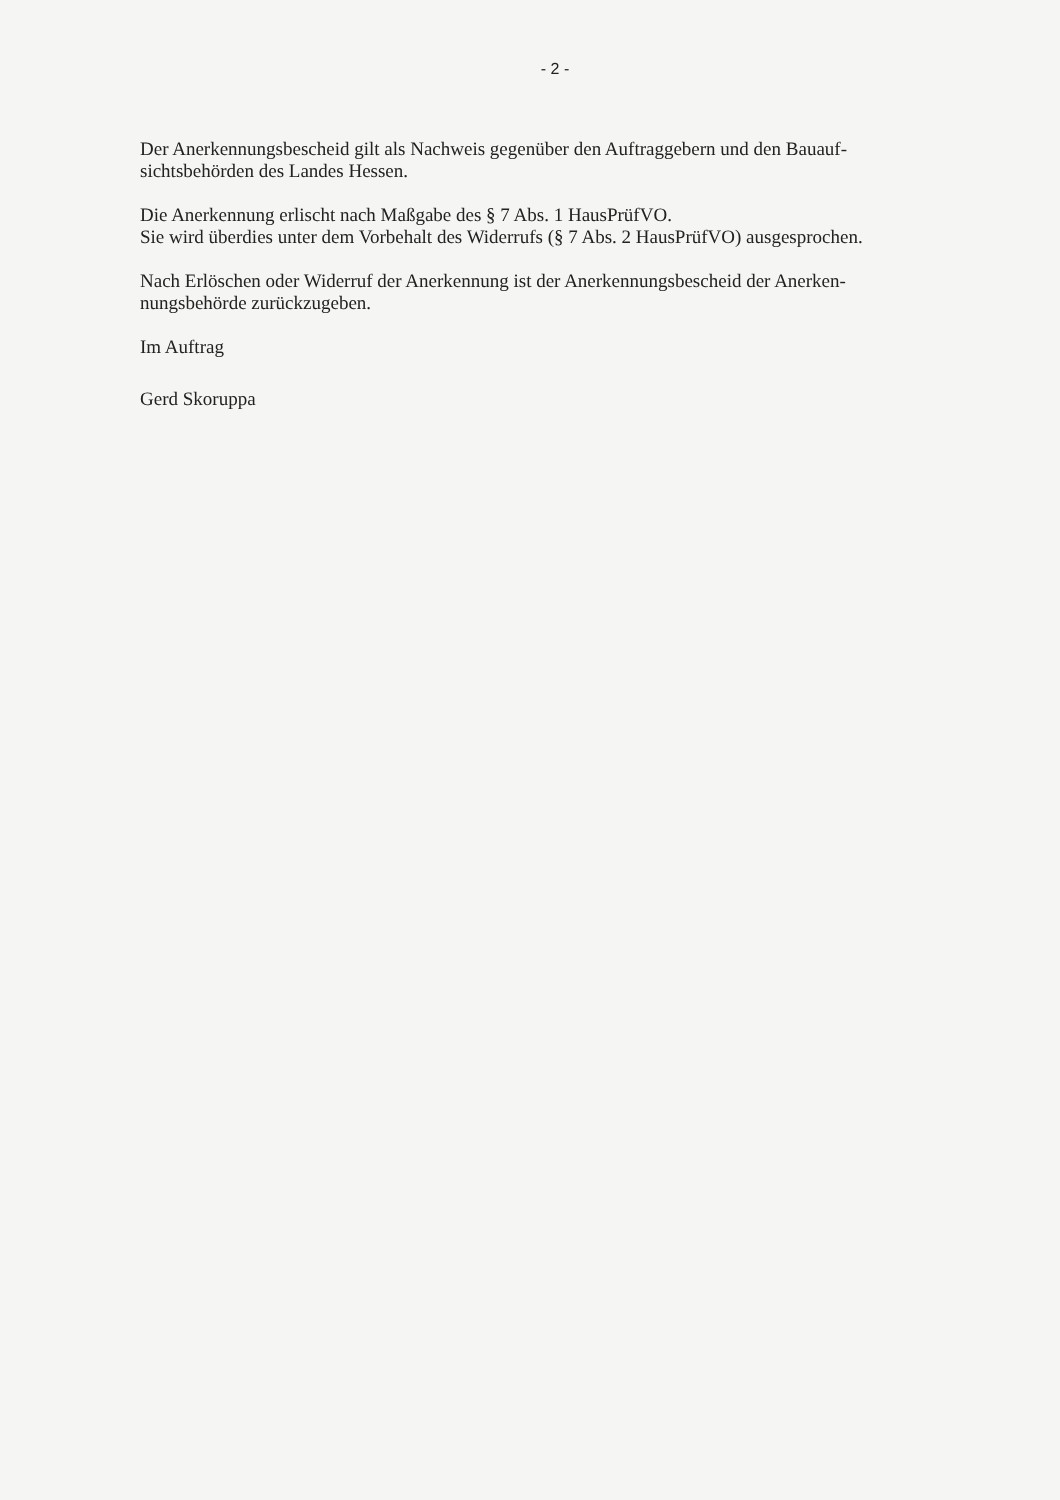- 2 -
Der Anerkennungsbescheid gilt als Nachweis gegenüber den Auftraggebern und den Bauauf-
sichtsbehörden des Landes Hessen.
Die Anerkennung erlischt nach Maßgabe des § 7 Abs. 1 HausPrüfVO.
Sie wird überdies unter dem Vorbehalt des Widerrufs (§ 7 Abs. 2 HausPrüfVO) ausgesprochen.
Nach Erlöschen oder Widerruf der Anerkennung ist der Anerkennungsbescheid der Anerken-
nungsbehörde zurückzugeben.
Im Auftrag
Gerd Skoruppa